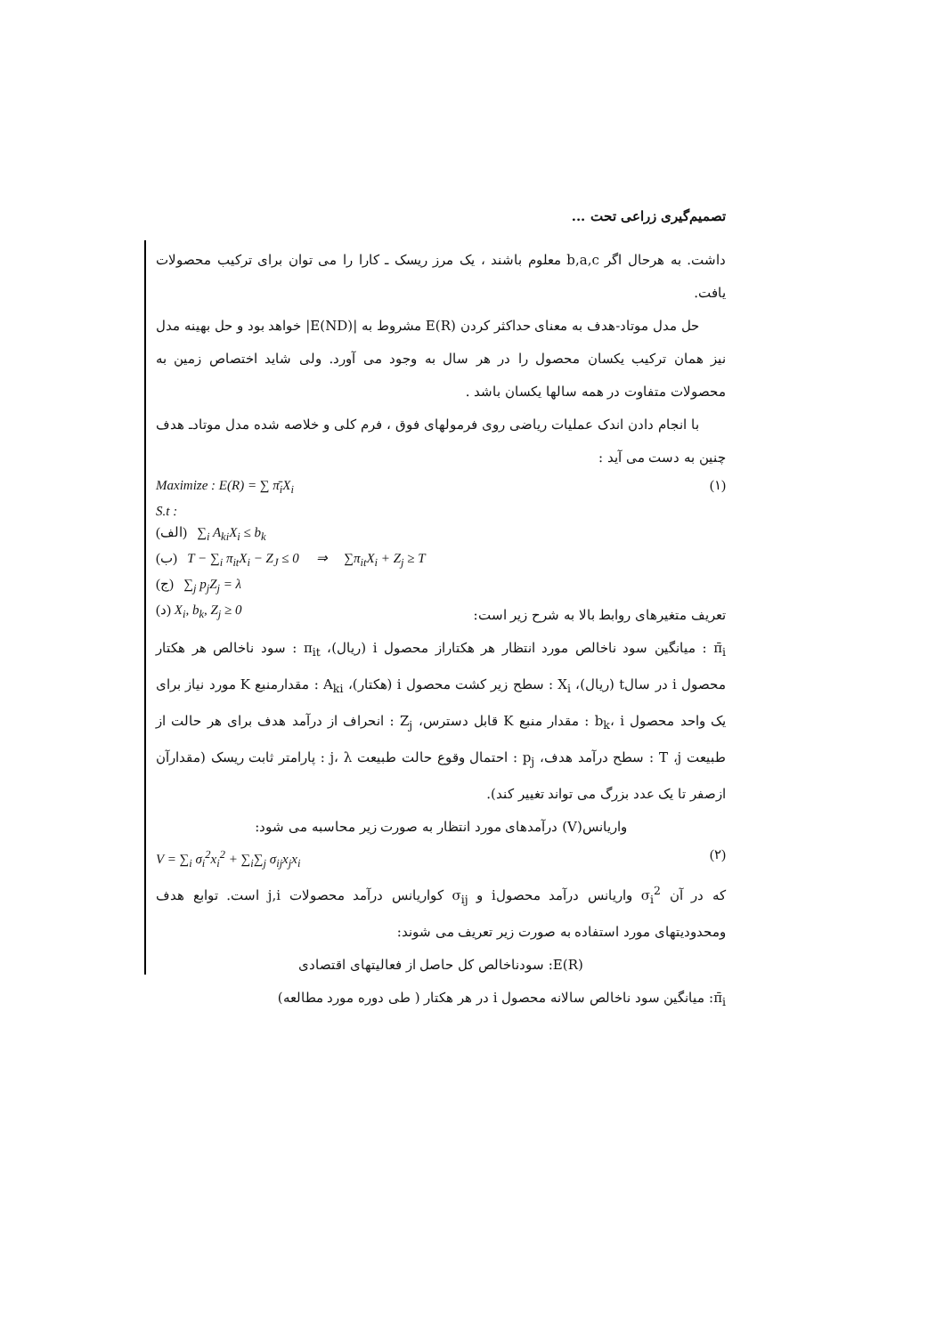تصمیم‌گیری زراعی تحت ...
داشت. به هرحال اگر b,a,c معلوم باشند ، یک مرز ریسک ـ کارا را می توان برای ترکیب محصولات یافت.
حل مدل موتاد-هدف به معنای حداکثر کردن E(R) مشروط به |E(ND)| خواهد بود و حل بهینه مدل نیز همان ترکیب یکسان محصول را در هر سال به وجود می آورد. ولی شاید اختصاص زمین به محصولات متفاوت در همه سالها یکسان باشد .
با انجام دادن اندک عملیات ریاضی روی فرمولهای فوق ، فرم کلی و خلاصه شده مدل موتادـ هدف چنین به دست می آید :
Maximize : E(R) = ∑ π̄<sub>i</sub>X<sub>i</sub> (۱)
S.t :
(الف) ∑<sub>i</sub> A<sub>ki</sub>X<sub>i</sub> ≤ b<sub>k</sub>
(ب) T − ∑<sub>i</sub> π<sub>it</sub>X<sub>i</sub> − Z<sub>J</sub> ≤ 0 ⇒ ∑π<sub>it</sub>X<sub>i</sub> + Z<sub>j</sub> ≥ T
(ج) ∑<sub>j</sub> p<sub>j</sub>Z<sub>j</sub> = λ
تعریف متغیرهای روابط بالا به شرح زیر است: (د) X<sub>i</sub>, b<sub>k</sub>, Z<sub>j</sub> ≥ 0
π̄<sub>i</sub> : میانگین سود ناخالص مورد انتظار هر هکتاراز محصول i (ریال)، π<sub>it</sub> : سود ناخالص هر هکتار محصول i در سالt (ریال)، X<sub>i</sub> : سطح زیر کشت محصول i (هکتار)، A<sub>ki</sub> : مقدارمنبع K مورد نیاز برای یک واحد محصول b<sub>k</sub>، i : مقدار منبع K قابل دسترس، Z<sub>j</sub> : انحراف از درآمد هدف برای هر حالت از طبیعت T ،j : سطح درآمد هدف، p<sub>j</sub> : احتمال وقوع حالت طبیعت j، λ : پارامتر ثابت ریسک (مقدارآن ازصفر تا یک عدد بزرگ می تواند تغییر کند).
واریانس(V) درآمدهای مورد انتظار به صورت زیر محاسبه می شود:
V = ∑<sub>i</sub> σ<sub>i</sub><sup>2</sup>x<sub>i</sub><sup>2</sup> + ∑<sub>i</sub>∑<sub>j</sub> σ<sub>ij</sub>x<sub>j</sub>x<sub>i</sub> (۲)
که در آن σ<sub>i</sub><sup>2</sup> واریانس درآمد محصولi و σ<sub>ij</sub> کواریانس درآمد محصولات j,i است. توابع هدف ومحدودیتهای مورد استفاده به صورت زیر تعریف می شوند:
E(R): سودناخالص کل حاصل از فعالیتهای اقتصادی
π̄<sub>i</sub>: میانگین سود ناخالص سالانه محصول i در هر هکتار ( طی دوره مورد مطالعه)